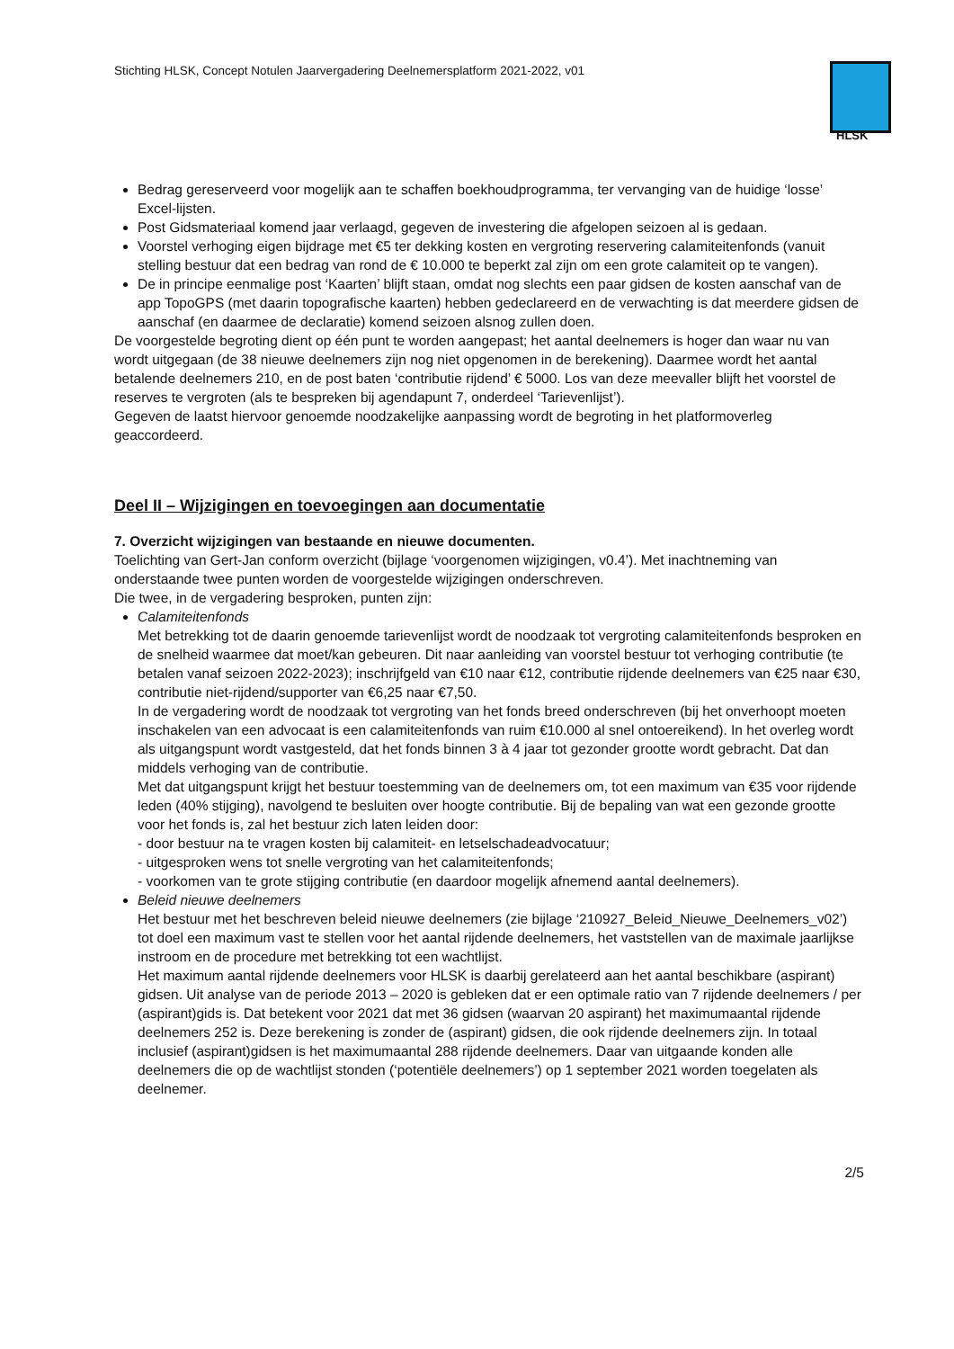Stichting HLSK, Concept Notulen Jaarvergadering Deelnemersplatform 2021-2022, v01
HLSK
Bedrag gereserveerd voor mogelijk aan te schaffen boekhoudprogramma, ter vervanging van de huidige ‘losse’ Excel-lijsten.
Post Gidsmateriaal komend jaar verlaagd, gegeven de investering die afgelopen seizoen al is gedaan.
Voorstel verhoging eigen bijdrage met €5 ter dekking kosten en vergroting reservering calamiteitenfonds (vanuit stelling bestuur dat een bedrag van rond de € 10.000 te beperkt zal zijn om een grote calamiteit op te vangen).
De in principe eenmalige post ‘Kaarten’ blijft staan, omdat nog slechts een paar gidsen de kosten aanschaf van de app TopoGPS (met daarin topografische kaarten) hebben gedeclareerd en de verwachting is dat meerdere gidsen de aanschaf (en daarmee de declaratie) komend seizoen alsnog zullen doen.
De voorgestelde begroting dient op één punt te worden aangepast; het aantal deelnemers is hoger dan waar nu van wordt uitgegaan (de 38 nieuwe deelnemers zijn nog niet opgenomen in de berekening). Daarmee wordt het aantal betalende deelnemers 210, en de post baten ‘contributie rijdend’ € 5000. Los van deze meevaller blijft het voorstel de reserves te vergroten (als te bespreken bij agendapunt 7, onderdeel ‘Tarievenlijst’).
Gegeven de laatst hiervoor genoemde noodzakelijke aanpassing wordt de begroting in het platformoverleg geaccordeerd.
Deel II – Wijzigingen en toevoegingen aan documentatie
7. Overzicht wijzigingen van bestaande en nieuwe documenten.
Toelichting van Gert-Jan conform overzicht (bijlage ‘voorgenomen wijzigingen, v0.4’). Met inachtneming van onderstaande twee punten worden de voorgestelde wijzigingen onderschreven.
Die twee, in de vergadering besproken, punten zijn:
Calamiteitenfonds
Met betrekking tot de daarin genoemde tarievenlijst wordt de noodzaak tot vergroting calamiteitenfonds besproken en de snelheid waarmee dat moet/kan gebeuren. Dit naar aanleiding van voorstel bestuur tot verhoging contributie (te betalen vanaf seizoen 2022-2023); inschrijfgeld van €10 naar €12, contributie rijdende deelnemers van €25 naar €30, contributie niet-rijdend/supporter van €6,25 naar €7,50.
In de vergadering wordt de noodzaak tot vergroting van het fonds breed onderschreven (bij het onverhoopt moeten inschakelen van een advocaat is een calamiteitenfonds van ruim €10.000 al snel ontoereikend). In het overleg wordt als uitgangspunt wordt vastgesteld, dat het fonds binnen 3 à 4 jaar tot gezonder grootte wordt gebracht. Dat dan middels verhoging van de contributie.
Met dat uitgangspunt krijgt het bestuur toestemming van de deelnemers om, tot een maximum van €35 voor rijdende leden (40% stijging), navolgend te besluiten over hoogte contributie. Bij de bepaling van wat een gezonde grootte voor het fonds is, zal het bestuur zich laten leiden door:
- door bestuur na te vragen kosten bij calamiteit- en letselschadeadvocatuur;
- uitgesproken wens tot snelle vergroting van het calamiteitenfonds;
- voorkomen van te grote stijging contributie (en daardoor mogelijk afnemend aantal deelnemers).
Beleid nieuwe deelnemers
Het bestuur met het beschreven beleid nieuwe deelnemers (zie bijlage ‘210927_Beleid_Nieuwe_Deelnemers_v02’) tot doel een maximum vast te stellen voor het aantal rijdende deelnemers, het vaststellen van de maximale jaarlijkse instroom en de procedure met betrekking tot een wachtlijst.
Het maximum aantal rijdende deelnemers voor HLSK is daarbij gerelateerd aan het aantal beschikbare (aspirant) gidsen. Uit analyse van de periode 2013 – 2020 is gebleken dat er een optimale ratio van 7 rijdende deelnemers / per (aspirant)gids is. Dat betekent voor 2021 dat met 36 gidsen (waarvan 20 aspirant) het maximumaantal rijdende deelnemers 252 is. Deze berekening is zonder de (aspirant) gidsen, die ook rijdende deelnemers zijn. In totaal inclusief (aspirant)gidsen is het maximumaantal 288 rijdende deelnemers. Daar van uitgaande konden alle deelnemers die op de wachtlijst stonden (‘potentiële deelnemers’) op 1 september 2021 worden toegelaten als deelnemer.
2/5